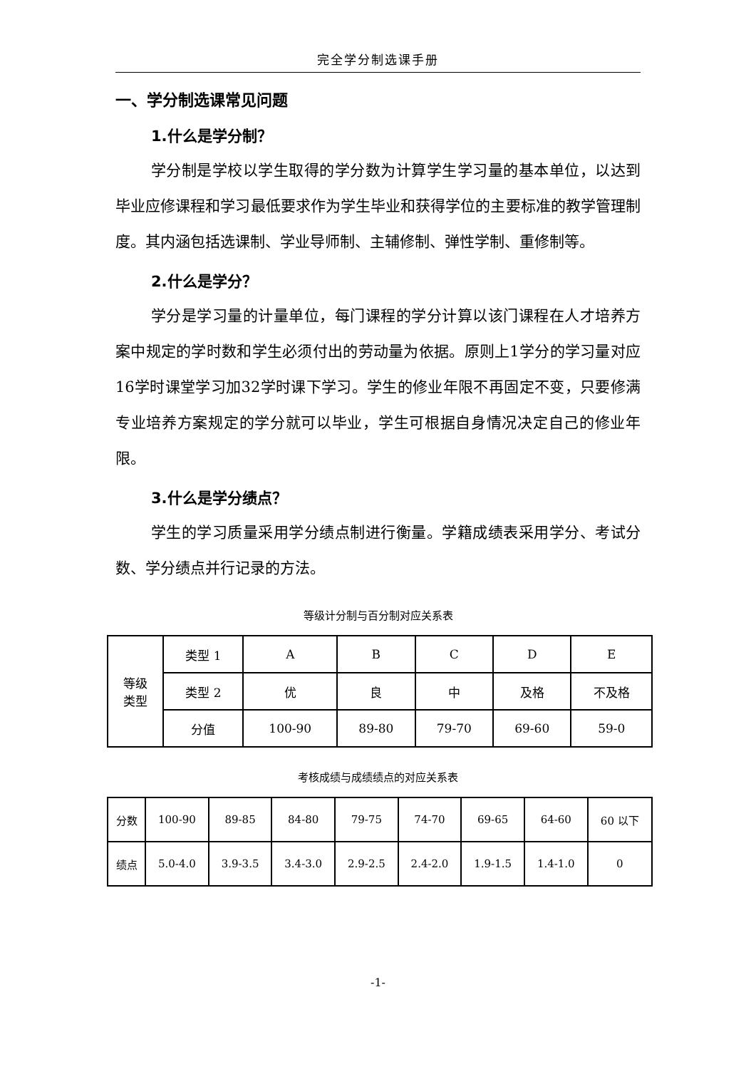完全学分制选课手册
一、学分制选课常见问题
1.什么是学分制？
学分制是学校以学生取得的学分数为计算学生学习量的基本单位，以达到毕业应修课程和学习最低要求作为学生毕业和获得学位的主要标准的教学管理制度。其内涵包括选课制、学业导师制、主辅修制、弹性学制、重修制等。
2.什么是学分？
学分是学习量的计量单位，每门课程的学分计算以该门课程在人才培养方案中规定的学时数和学生必须付出的劳动量为依据。原则上1学分的学习量对应16学时课堂学习加32学时课下学习。学生的修业年限不再固定不变，只要修满专业培养方案规定的学分就可以毕业，学生可根据自身情况决定自己的修业年限。
3.什么是学分绩点？
学生的学习质量采用学分绩点制进行衡量。学籍成绩表采用学分、考试分数、学分绩点并行记录的方法。
等级计分制与百分制对应关系表
| 等级 类型 | 类型 1 | A | B | C | D | E |
| | 类型 2 | 优 | 良 | 中 | 及格 | 不及格 |
| | 分值 | 100-90 | 89-80 | 79-70 | 69-60 | 59-0 |
考核成绩与成绩绩点的对应关系表
| 分数 | 100-90 | 89-85 | 84-80 | 79-75 | 74-70 | 69-65 | 64-60 | 60 以下 |
| 绩点 | 5.0-4.0 | 3.9-3.5 | 3.4-3.0 | 2.9-2.5 | 2.4-2.0 | 1.9-1.5 | 1.4-1.0 | 0 |
-1-